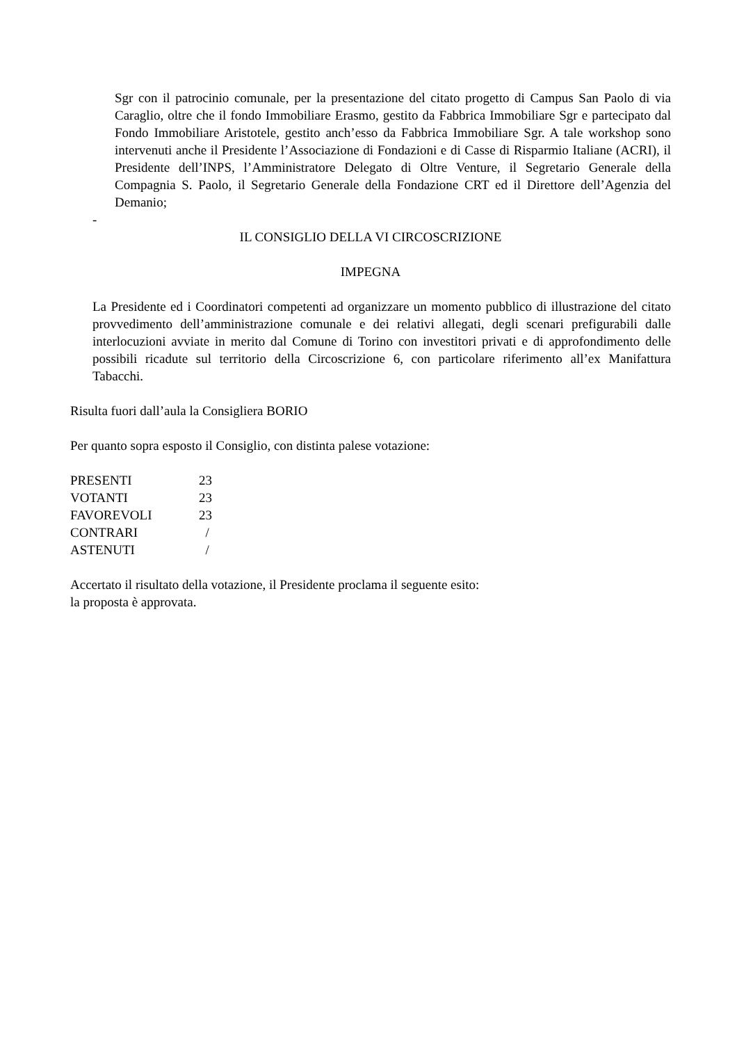Sgr con il patrocinio comunale, per la presentazione del citato progetto di Campus San Paolo di via Caraglio, oltre che il fondo Immobiliare Erasmo, gestito da Fabbrica Immobiliare Sgr e partecipato dal Fondo Immobiliare Aristotele, gestito anch’esso da Fabbrica Immobiliare Sgr. A tale workshop sono intervenuti anche il Presidente l’Associazione di Fondazioni e di Casse di Risparmio Italiane (ACRI), il Presidente dell’INPS, l’Amministratore Delegato di Oltre Venture, il Segretario Generale della Compagnia S. Paolo, il Segretario Generale della Fondazione CRT ed il Direttore dell’Agenzia del Demanio;
-
IL CONSIGLIO DELLA VI CIRCOSCRIZIONE
IMPEGNA
La Presidente ed i Coordinatori competenti ad organizzare un momento pubblico di illustrazione del citato provvedimento dell’amministrazione comunale e dei relativi allegati, degli scenari prefigurabili dalle interlocuzioni avviate in merito dal Comune di Torino con investitori privati e di approfondimento delle possibili ricadute sul territorio della Circoscrizione 6, con particolare riferimento all’ex Manifattura Tabacchi.
Risulta fuori dall’aula la Consigliera BORIO
Per quanto sopra esposto il Consiglio, con distinta palese votazione:
| PRESENTI | 23 |
| VOTANTI | 23 |
| FAVOREVOLI | 23 |
| CONTRARI | / |
| ASTENUTI | / |
Accertato il risultato della votazione, il Presidente proclama il seguente esito:
la proposta è approvata.